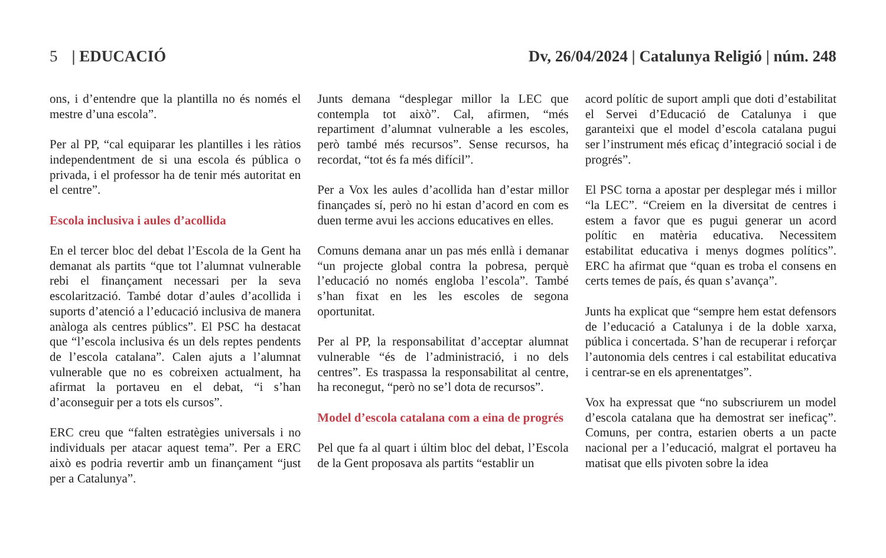5 | EDUCACIÓ Dv, 26/04/2024 | Catalunya Religió | núm. 248
ons, i d’entendre que la plantilla no és només el mestre d’una escola”.
Per al PP, “cal equiparar les plantilles i les ràtios independentment de si una escola és pública o privada, i el professor ha de tenir més autoritat en el centre”.
Escola inclusiva i aules d’acollida
En el tercer bloc del debat l’Escola de la Gent ha demanat als partits “que tot l’alumnat vulnerable rebi el finançament necessari per la seva escolarització. També dotar d’aules d’acollida i suports d’atenció a l’educació inclusiva de manera anàloga als centres públics”. El PSC ha destacat que “l’escola inclusiva és un dels reptes pendents de l’escola catalana”. Calen ajuts a l’alumnat vulnerable que no es cobreixen actualment, ha afirmat la portaveu en el debat, “i s’han d’aconseguir per a tots els cursos”.
ERC creu que “falten estratègies universals i no individuals per atacar aquest tema”. Per a ERC això es podria revertir amb un finançament “just per a Catalunya”.
Junts demana “desplegar millor la LEC que contempla tot això”. Cal, afirmen, “més repartiment d’alumnat vulnerable a les escoles, però també més recursos”. Sense recursos, ha recordat, “tot és fa més difícil”.
Per a Vox les aules d’acollida han d’estar millor finançades sí, però no hi estan d’acord en com es duen terme avui les accions educatives en elles.
Comuns demana anar un pas més enllà i demanar “un projecte global contra la pobresa, perquè l’educació no només engloba l’escola”. També s’han fixat en les les escoles de segona oportunitat.
Per al PP, la responsabilitat d’acceptar alumnat vulnerable “és de l’administració, i no dels centres”. Es traspassa la responsabilitat al centre, ha reconegut, “però no se’l dota de recursos”.
Model d’escola catalana com a eina de progrés
Pel que fa al quart i últim bloc del debat, l’Escola de la Gent proposava als partits “establir un
acord polític de suport ampli que doti d’estabilitat el Servei d’Educació de Catalunya i que garanteixi que el model d’escola catalana pugui ser l’instrument més eficaç d’integració social i de progrés”.
El PSC torna a apostar per desplegar més i millor “la LEC”. “Creiem en la diversitat de centres i estem a favor que es pugui generar un acord polític en matèria educativa. Necessitem estabilitat educativa i menys dogmes polítics”. ERC ha afirmat que “quan es troba el consens en certs temes de país, és quan s’avança”.
Junts ha explicat que “sempre hem estat defensors de l’educació a Catalunya i de la doble xarxa, pública i concertada. S’han de recuperar i reforçar l’autonomia dels centres i cal estabilitat educativa i centrar-se en els aprenentatges”.
Vox ha expressat que “no subscriurem un model d’escola catalana que ha demostrat ser ineficaç”. Comuns, per contra, estarien oberts a un pacte nacional per a l’educació, malgrat el portaveu ha matisat que ells pivoten sobre la idea